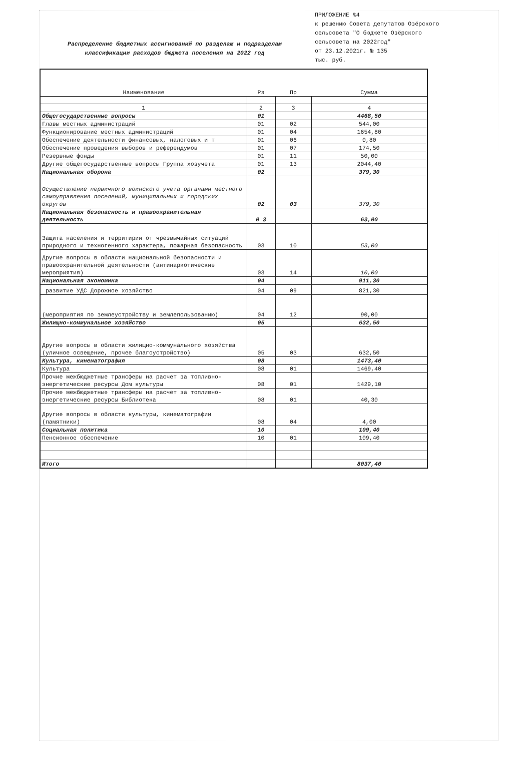Распределение бюджетных ассигнований по разделам и подразделам
классификации расходов бюджета поселения на 2022 год
ПРИЛОЖЕНИЕ №4
к решению Совета депутатов Озёрского
сельсовета "О бюджете Озёрского
сельсовета на 2022год"
от 23.12.2021г. № 135
тыс. руб.
| Наименование | Рз | Пр | Сумма |
| --- | --- | --- | --- |
| 1 | 2 | 3 | 4 |
| Общегосударственные вопросы | 01 | | 4468,50 |
| Главы местных администраций | 01 | 02 | 544,00 |
| Функционирование местных администраций | 01 | 04 | 1654,80 |
| Обеспечение деятельности финансовых, налоговых и т | 01 | 06 | 0,80 |
| Обеспечение проведения выборов и референдумов | 01 | 07 | 174,50 |
| Резервные фонды | 01 | 11 | 50,00 |
| Другие общегосударственные вопросы Группа хозучета | 01 | 13 | 2044,40 |
| Национальная оборона | 02 | | 379,30 |
| Осуществление первичного воинского учета органами местного самоуправления поселений, муниципальных и городских округов | 02 | 03 | 379,30 |
| Национальная безопасность и правоохранительная деятельность | 0 3 | | 63,00 |
| Защита населения и территирии от чрезвычайных ситуаций природного и техногенного характера, пожарная безопасность | 03 | 10 | 53,00 |
| Другие вопросы в области национальной безопасности и правоохранительной деятельности (антинаркотические мероприятия) | 03 | 14 | 10,00 |
| Национальная экономика | 04 | | 911,30 |
| развитие УДС Дорожное хозяйство | 04 | 09 | 821,30 |
| (мероприятия по землеустройству и землепользованию) | 04 | 12 | 90,00 |
| Жилищно-коммунальное хозяйство | 05 | | 632,50 |
| Другие вопросы в области жилищно-коммунального хозяйства (уличное освещение, прочее благоустройство) | 05 | 03 | 632,50 |
| Культура, кинематография | 08 | | 1473,40 |
| Культура | 08 | 01 | 1469,40 |
| Прочие межбюджетные трансферы на расчет за топливно-энергетические ресурсы Дом культуры | 08 | 01 | 1429,10 |
| Прочие межбюджетные трансферы на расчет за топливно-энергетические ресурсы Библиотека | 08 | 01 | 40,30 |
| Другие вопросы в области культуры, кинематографии (памятники) | 08 | 04 | 4,00 |
| Социальная политика | 10 | | 109,40 |
| Пенсионное обеспечение | 10 | 01 | 109,40 |
| Итого | | | 8037,40 |